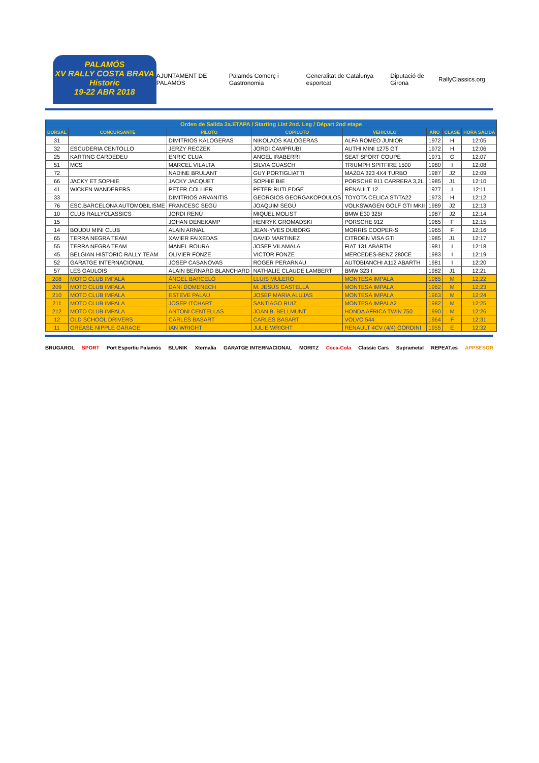PALAMÓS
XV RALLY COSTA BRAVA
Historic
19-22 ABR 2018
AJUNTAMENT DE PALAMÓS Palamós Comerç i Gastronomia Generalitat de Catalunya esportcat Diputació de Girona RallyClassics.org
| Orden de Salida 2a.ETAPA / Starting List 2nd. Leg / Départ 2nd etape | | | | | | | |
| DORSAL | CONCURSANTE | PILOTO | COPILOTO | VEHICULO | AÑO | CLASE | HORA SALIDA |
| 31 | | DIMITRIOS KALOGERAS | NIKOLAOS KALOGERAS | ALFA ROMEO JUNIOR | 1972 | H | 12:05 |
| 32 | ESCUDERIA CENTOLLO | JERZY RECZEK | JORDI CAMPRUBI | AUTHI MINI 1275 GT | 1972 | H | 12:06 |
| 25 | KARTING CARDEDEU | ENRIC CLUA | ANGEL IRABERRI | SEAT SPORT COUPE | 1971 | G | 12:07 |
| 51 | MCS | MARCEL VILALTA | SILVIA GUASCH | TRIUMPH SPITFIRE 1500 | 1980 | I | 12:08 |
| 72 | | NADINE BRULANT | GUY PORTIGLIATTI | MAZDA 323 4X4 TURBO | 1987 | J2 | 12:09 |
| 66 | JACKY ET SOPHIE | JACKY JACQUET | SOPHIE BIE | PORSCHE 911 CARRERA 3,2L | 1985 | J1 | 12:10 |
| 41 | WICKEN WANDERERS | PETER COLLIER | PETER RUTLEDGE | RENAULT 12 | 1977 | I | 12:11 |
| 33 | | DIMITRIOS ARVANITIS | GEORGIOS GEORGAKOPOULOS | TOYOTA CELICA ST/TA22 | 1973 | H | 12:12 |
| 76 | ESC.BARCELONA AUTOMOBILISME | FRANCESC SEGÚ | JOAQUIM SEGÚ | VOLKSWAGEN GOLF GTI MKII | 1989 | J2 | 12:13 |
| 10 | CLUB RALLYCLASSICS | JORDI RENÚ | MIQUEL MOLIST | BMW E30 325I | 1987 | J2 | 12:14 |
| 15 | | JOHAN DENEKAMP | HENRYK GROMADSKI | PORSCHE 912 | 1965 | F | 12:15 |
| 14 | BOUDU MINI CLUB | ALAIN ARNAL | JEAN-YVES DUBORG | MORRIS COOPER-S | 1965 | F | 12:16 |
| 65 | TERRA NEGRA TEAM | XAVIER FAIXEDAS | DAVID MARTINEZ | CITROEN VISA GTI | 1985 | J1 | 12:17 |
| 55 | TERRA NEGRA TEAM | MANEL ROURA | JOSEP VILAMALA | FIAT 131 ABARTH | 1981 | I | 12:18 |
| 45 | BELGIAN HISTORIC RALLY TEAM | OLIVIER FONZE | VICTOR FONZE | MERCEDES-BENZ 280CE | 1983 | I | 12:19 |
| 52 | GARATGE INTERNACIONAL | JOSEP CASANOVAS | ROGER PERARNAU | AUTOBIANCHI A112 ABARTH | 1981 | I | 12:20 |
| 57 | LES GAULOIS | ALAIN BERNARD BLANCHARD | NATHALIE CLAUDE LAMBERT | BMW 323 I | 1982 | J1 | 12:21 |
| 208 | MOTO CLUB IMPALA | ÀNGEL BARCELÓ | LLUIS MULERO | MONTESA IMPALA | 1965 | M | 12:22 |
| 209 | MOTO CLUB IMPALA | DANI DOMENECH | M. JESÚS CASTELLÀ | MONTESA IMPALA | 1962 | M | 12:23 |
| 210 | MOTO CLUB IMPALA | ESTEVE PALAU | JOSEP MARIA ALUJAS | MONTESA IMPALA | 1963 | M | 12:24 |
| 211 | MOTO CLUB IMPALA | JOSEP ITCHART | SANTIAGO RUIZ | MONTESA IMPALA2 | 1982 | M | 12:25 |
| 212 | MOTO CLUB IMPALA | ANTONI CENTELLAS | JOAN B. BELLMUNT | HONDA AFRICA TWIN 750 | 1990 | M | 12:26 |
| 12 | OLD SCHOOL DRIVERS | CARLES BASART | CARLES BASART | VOLVO 544 | 1964 | F | 12:31 |
| 11 | GREASE NIPPLE GARAGE | IAN WRIGHT | JULIE WRIGHT | RENAULT 4CV (4/4) GORDINI | 1955 | E | 12:32 |
BRUGAROL SPORT Port Esportiu Palamós BLUNIK Xternalia GARATGE INTERNACIONAL MORITZ Coca-Cola Classic Cars Suprametal REPEAT.es APPSESOR